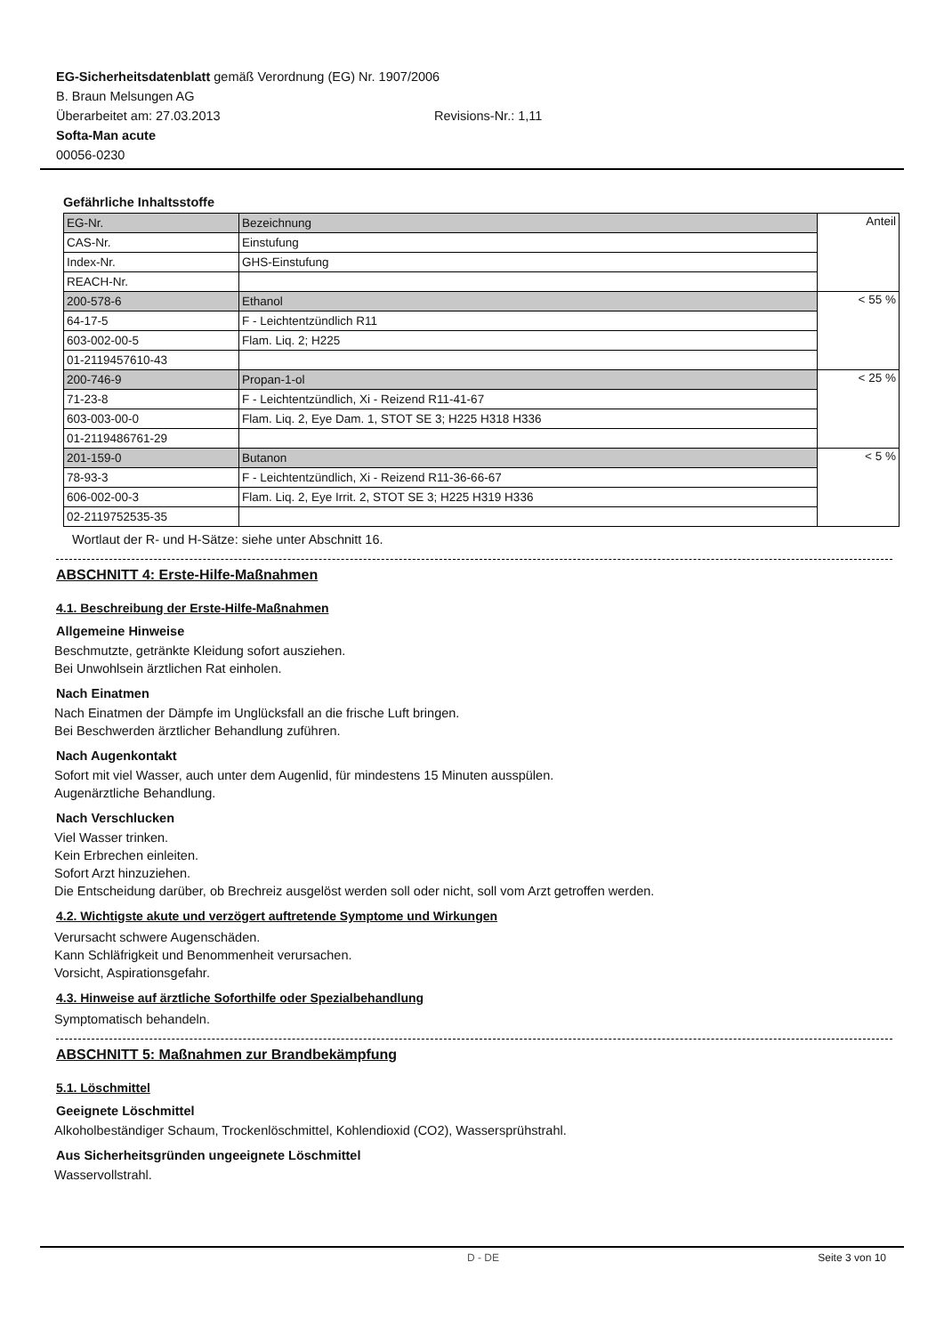EG-Sicherheitsdatenblatt gemäß Verordnung (EG) Nr. 1907/2006
B. Braun Melsungen AG
Überarbeitet am: 27.03.2013 Revisions-Nr.: 1,11
Softa-Man acute
00056-0230
Gefährliche Inhaltsstoffe
| EG-Nr. | Bezeichnung | Anteil |
| CAS-Nr. | Einstufung | |
| Index-Nr. | GHS-Einstufung | |
| REACH-Nr. | | |
| 200-578-6 | Ethanol | < 55 % |
| 64-17-5 | F - Leichtentzündlich R11 | |
| 603-002-00-5 | Flam. Liq. 2; H225 | |
| 01-2119457610-43 | | |
| 200-746-9 | Propan-1-ol | < 25 % |
| 71-23-8 | F - Leichtentzündlich, Xi - Reizend R11-41-67 | |
| 603-003-00-0 | Flam. Liq. 2, Eye Dam. 1, STOT SE 3; H225 H318 H336 | |
| 01-2119486761-29 | | |
| 201-159-0 | Butanon | < 5 % |
| 78-93-3 | F - Leichtentzündlich, Xi - Reizend R11-36-66-67 | |
| 606-002-00-3 | Flam. Liq. 2, Eye Irrit. 2, STOT SE 3; H225 H319 H336 | |
| 02-2119752535-35 | | |
Wortlaut der R- und H-Sätze: siehe unter Abschnitt 16.
ABSCHNITT 4: Erste-Hilfe-Maßnahmen
4.1. Beschreibung der Erste-Hilfe-Maßnahmen
Allgemeine Hinweise
Beschmutzte, getränkte Kleidung sofort ausziehen.
Bei Unwohlsein ärztlichen Rat einholen.
Nach Einatmen
Nach Einatmen der Dämpfe im Unglücksfall an die frische Luft bringen.
Bei Beschwerden ärztlicher Behandlung zuführen.
Nach Augenkontakt
Sofort mit viel Wasser, auch unter dem Augenlid, für mindestens 15 Minuten ausspülen.
Augenärztliche Behandlung.
Nach Verschlucken
Viel Wasser trinken.
Kein Erbrechen einleiten.
Sofort Arzt hinzuziehen.
Die Entscheidung darüber, ob Brechreiz ausgelöst werden soll oder nicht, soll vom Arzt getroffen werden.
4.2. Wichtigste akute und verzögert auftretende Symptome und Wirkungen
Verursacht schwere Augenschäden.
Kann Schläfrigkeit und Benommenheit verursachen.
Vorsicht, Aspirationsgefahr.
4.3. Hinweise auf ärztliche Soforthilfe oder Spezialbehandlung
Symptomatisch behandeln.
ABSCHNITT 5: Maßnahmen zur Brandbekämpfung
5.1. Löschmittel
Geeignete Löschmittel
Alkoholbeständiger Schaum, Trockenlöschmittel, Kohlendioxid (CO2), Wassersprühstrahl.
Aus Sicherheitsgründen ungeeignete Löschmittel
Wasservollstrahl.
D - DE Seite 3 von 10